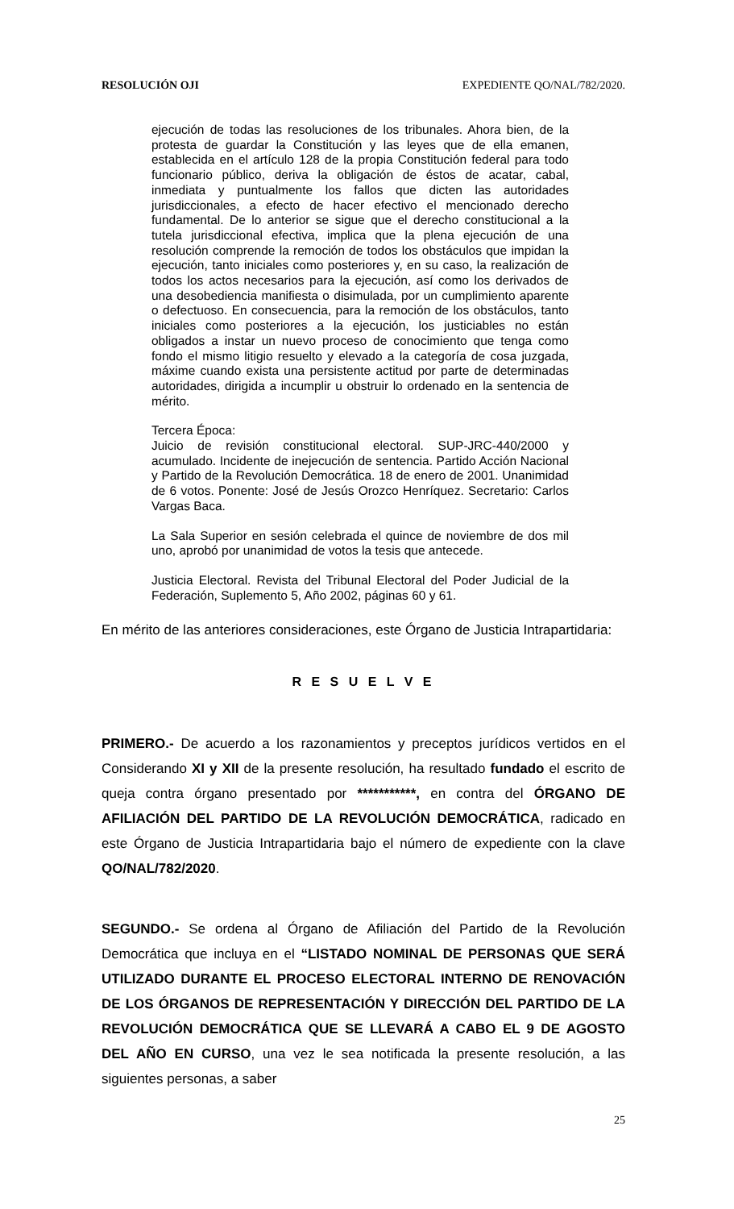RESOLUCIÓN OJI EXPEDIENTE QO/NAL/782/2020.
ejecución de todas las resoluciones de los tribunales. Ahora bien, de la protesta de guardar la Constitución y las leyes que de ella emanen, establecida en el artículo 128 de la propia Constitución federal para todo funcionario público, deriva la obligación de éstos de acatar, cabal, inmediata y puntualmente los fallos que dicten las autoridades jurisdiccionales, a efecto de hacer efectivo el mencionado derecho fundamental. De lo anterior se sigue que el derecho constitucional a la tutela jurisdiccional efectiva, implica que la plena ejecución de una resolución comprende la remoción de todos los obstáculos que impidan la ejecución, tanto iniciales como posteriores y, en su caso, la realización de todos los actos necesarios para la ejecución, así como los derivados de una desobediencia manifiesta o disimulada, por un cumplimiento aparente o defectuoso. En consecuencia, para la remoción de los obstáculos, tanto iniciales como posteriores a la ejecución, los justiciables no están obligados a instar un nuevo proceso de conocimiento que tenga como fondo el mismo litigio resuelto y elevado a la categoría de cosa juzgada, máxime cuando exista una persistente actitud por parte de determinadas autoridades, dirigida a incumplir u obstruir lo ordenado en la sentencia de mérito.
Tercera Época:
Juicio de revisión constitucional electoral. SUP-JRC-440/2000 y acumulado. Incidente de inejecución de sentencia. Partido Acción Nacional y Partido de la Revolución Democrática. 18 de enero de 2001. Unanimidad de 6 votos. Ponente: José de Jesús Orozco Henríquez. Secretario: Carlos Vargas Baca.
La Sala Superior en sesión celebrada el quince de noviembre de dos mil uno, aprobó por unanimidad de votos la tesis que antecede.
Justicia Electoral. Revista del Tribunal Electoral del Poder Judicial de la Federación, Suplemento 5, Año 2002, páginas 60 y 61.
En mérito de las anteriores consideraciones, este Órgano de Justicia Intrapartidaria:
R E S U E L V E
PRIMERO.- De acuerdo a los razonamientos y preceptos jurídicos vertidos en el Considerando XI y XII de la presente resolución, ha resultado fundado el escrito de queja contra órgano presentado por ***********, en contra del ÓRGANO DE AFILIACIÓN DEL PARTIDO DE LA REVOLUCIÓN DEMOCRÁTICA, radicado en este Órgano de Justicia Intrapartidaria bajo el número de expediente con la clave QO/NAL/782/2020.
SEGUNDO.- Se ordena al Órgano de Afiliación del Partido de la Revolución Democrática que incluya en el “LISTADO NOMINAL DE PERSONAS QUE SERÁ UTILIZADO DURANTE EL PROCESO ELECTORAL INTERNO DE RENOVACIÓN DE LOS ÓRGANOS DE REPRESENTACIÓN Y DIRECCIÓN DEL PARTIDO DE LA REVOLUCIÓN DEMOCRÁTICA QUE SE LLEVARÁ A CABO EL 9 DE AGOSTO DEL AÑO EN CURSO, una vez le sea notificada la presente resolución, a las siguientes personas, a saber
25